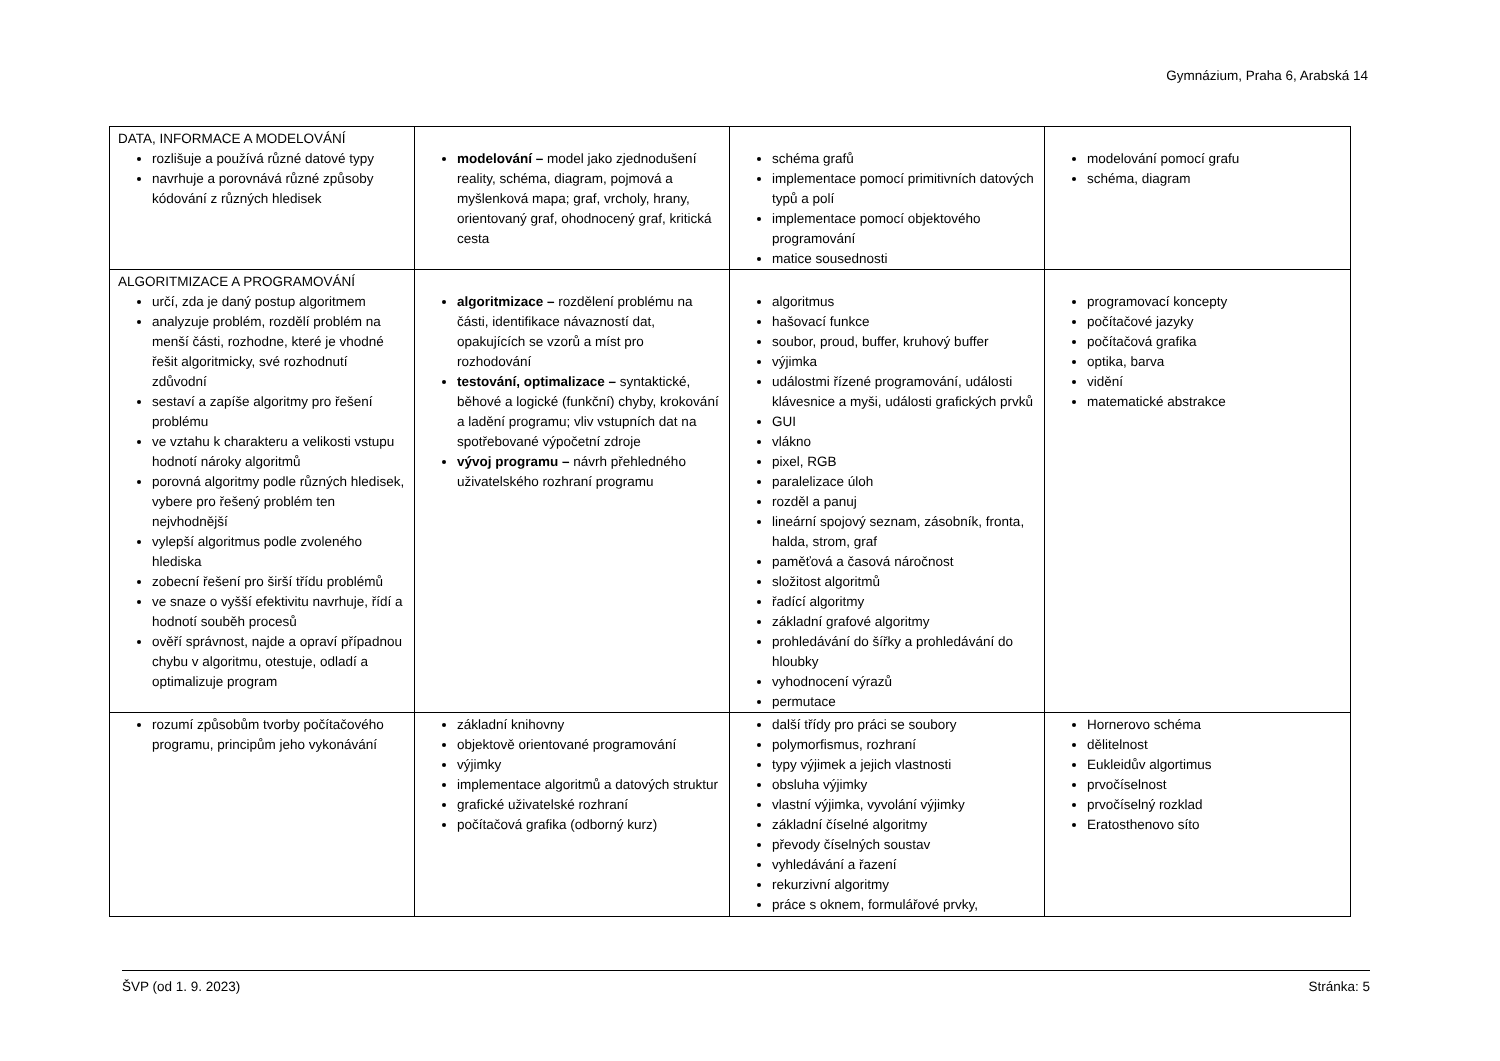Gymnázium, Praha 6, Arabská 14
| DATA, INFORMACE A MODELOVÁNÍ rozlišuje a používá různé datové typy navrhuje a porovnává různé způsoby kódování z různých hledisek | modelování – model jako zjednodušení reality, schéma, diagram, pojmová a myšlenková mapa; graf, vrcholy, hrany, orientovaný graf, ohodnocený graf, kritická cesta | schéma grafů implementace pomocí primitivních datových typů a polí implementace pomocí objektového programování matice sousednosti | modelování pomocí grafu schéma, diagram |
| ALGORITMIZACE A PROGRAMOVÁNÍ určí, zda je daný postup algoritmem analyzuje problém, rozdělí problém na menší části, rozhodne, které je vhodné řešit algoritmicky, své rozhodnutí zdůvodní sestaví a zapíše algoritmy pro řešení problému ve vztahu k charakteru a velikosti vstupu hodnotí nároky algoritmů porovná algoritmy podle různých hledisek, vybere pro řešený problém ten nejvhodnější vylepší algoritmus podle zvoleného hlediska zobecní řešení pro širší třídu problémů ve snaze o vyšší efektivitu navrhuje, řídí a hodnotí souběh procesů ověří správnost, najde a opraví případnou chybu v algoritmu, otestuje, odladí a optimalizuje program | algoritmizace – rozdělení problému na části, identifikace návazností dat, opakujících se vzorů a míst pro rozhodování testování, optimalizace – syntaktické, běhové a logické (funkční) chyby, krokování a ladění programu; vliv vstupních dat na spotřebované výpočetní zdroje vývoj programu – návrh přehledného uživatelského rozhraní programu | algoritmus hašovací funkce soubor, proud, buffer, kruhový buffer výjimka událostmi řízené programování, události klávesnice a myši, události grafických prvků GUI vlákno pixel, RGB paralelizace úloh rozděl a panuj lineární spojový seznam, zásobník, fronta, halda, strom, graf paměťová a časová náročnost složitost algoritmů řadící algoritmy základní grafové algoritmy prohledávání do šířky a prohledávání do hloubky vyhodnocení výrazů permutace | programovací koncepty počítačové jazyky počítačová grafika optika, barva vidění matematické abstrakce |
| rozumí způsobům tvorby počítačového programu, principům jeho vykonávání | základní knihovny objektově orientované programování výjimky implementace algoritmů a datových struktur grafické uživatelské rozhraní počítačová grafika (odborný kurz) | další třídy pro práci se soubory polymorfismus, rozhraní typy výjimek a jejich vlastnosti obsluha výjimky vlastní výjimka, vyvolání výjimky základní číselné algoritmy převody číselných soustav vyhledávání a řazení rekurzivní algoritmy práce s oknem, formulářové prvky, | Hornerovo schéma dělitelnost Eukleidův algortimus prvočíselnost prvočíselný rozklad Eratosthenovo síto |
ŠVP (od 1. 9. 2023) Stránka: 5